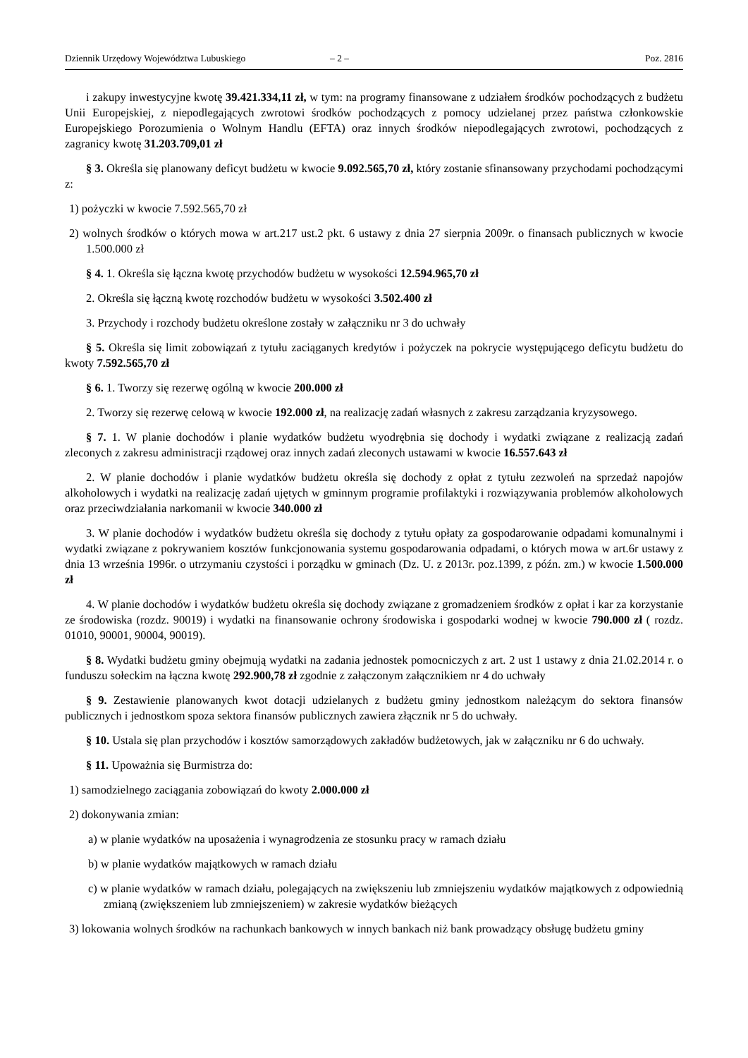Dziennik Urzędowy Województwa Lubuskiego – 2 – Poz. 2816
i zakupy inwestycyjne kwotę 39.421.334,11 zł, w tym: na programy finansowane z udziałem środków pochodzących z budżetu Unii Europejskiej, z niepodlegających zwrotowi środków pochodzących z pomocy udzielanej przez państwa członkowskie Europejskiego Porozumienia o Wolnym Handlu (EFTA) oraz innych środków niepodlegających zwrotowi, pochodzących z zagranicy kwotę 31.203.709,01 zł
§ 3. Określa się planowany deficyt budżetu w kwocie 9.092.565,70 zł, który zostanie sfinansowany przychodami pochodzącymi z:
1) pożyczki w kwocie 7.592.565,70 zł
2) wolnych środków o których mowa w art.217 ust.2 pkt. 6 ustawy z dnia 27 sierpnia 2009r. o finansach publicznych w kwocie 1.500.000 zł
§ 4. 1. Określa się łączna kwotę przychodów budżetu w wysokości 12.594.965,70 zł
2. Określa się łączną kwotę rozchodów budżetu w wysokości 3.502.400 zł
3. Przychody i rozchody budżetu określone zostały w załączniku nr 3 do uchwały
§ 5. Określa się limit zobowiązań z tytułu zaciąganych kredytów i pożyczek na pokrycie występującego deficytu budżetu do kwoty 7.592.565,70 zł
§ 6. 1. Tworzy się rezerwę ogólną w kwocie 200.000 zł
2. Tworzy się rezerwę celową w kwocie 192.000 zł, na realizację zadań własnych z zakresu zarządzania kryzysowego.
§ 7. 1. W planie dochodów i planie wydatków budżetu wyodrębnia się dochody i wydatki związane z realizacją zadań zleconych z zakresu administracji rządowej oraz innych zadań zleconych ustawami w kwocie 16.557.643 zł
2. W planie dochodów i planie wydatków budżetu określa się dochody z opłat z tytułu zezwoleń na sprzedaż napojów alkoholowych i wydatki na realizację zadań ujętych w gminnym programie profilaktyki i rozwiązywania problemów alkoholowych oraz przeciwdziałania narkomanii w kwocie 340.000 zł
3. W planie dochodów i wydatków budżetu określa się dochody z tytułu opłaty za gospodarowanie odpadami komunalnymi i wydatki związane z pokrywaniem kosztów funkcjonowania systemu gospodarowania odpadami, o których mowa w art.6r ustawy z dnia 13 września 1996r. o utrzymaniu czystości i porządku w gminach (Dz. U. z 2013r. poz.1399, z późn. zm.) w kwocie 1.500.000 zł
4. W planie dochodów i wydatków budżetu określa się dochody związane z gromadzeniem środków z opłat i kar za korzystanie ze środowiska (rozdz. 90019) i wydatki na finansowanie ochrony środowiska i gospodarki wodnej w kwocie 790.000 zł ( rozdz. 01010, 90001, 90004, 90019).
§ 8. Wydatki budżetu gminy obejmują wydatki na zadania jednostek pomocniczych z art. 2 ust 1 ustawy z dnia 21.02.2014 r. o funduszu sołeckim na łączna kwotę 292.900,78 zł zgodnie z załączonym załącznikiem nr 4 do uchwały
§ 9. Zestawienie planowanych kwot dotacji udzielanych z budżetu gminy jednostkom należącym do sektora finansów publicznych i jednostkom spoza sektora finansów publicznych zawiera złącznik nr 5 do uchwały.
§ 10. Ustala się plan przychodów i kosztów samorządowych zakładów budżetowych, jak w załączniku nr 6 do uchwały.
§ 11. Upoważnia się Burmistrza do:
1) samodzielnego zaciągania zobowiązań do kwoty 2.000.000 zł
2) dokonywania zmian:
a) w planie wydatków na uposażenia i wynagrodzenia ze stosunku pracy w ramach działu
b) w planie wydatków majątkowych w ramach działu
c) w planie wydatków w ramach działu, polegających na zwiększeniu lub zmniejszeniu wydatków majątkowych z odpowiednią zmianą (zwiększeniem lub zmniejszeniem) w zakresie wydatków bieżących
3) lokowania wolnych środków na rachunkach bankowych w innych bankach niż bank prowadzący obsługę budżetu gminy